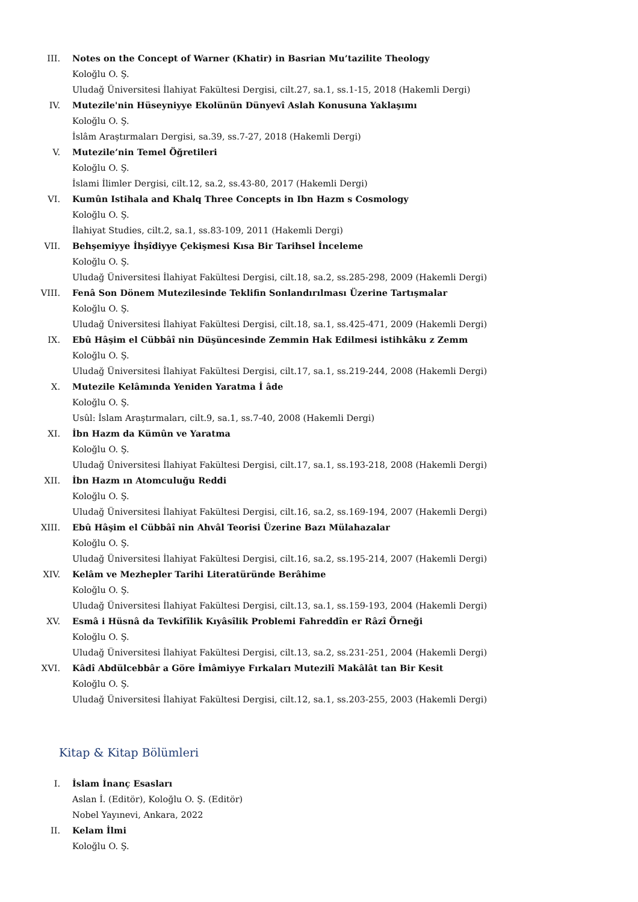III. Notes on the Concept of Warner (Khatir) in Basrian Mu’tazilite Theology
Koloğlu O. Ş.
Uludağ Üniversitesi İlahiyat Fakültesi Dergisi, cilt.27, sa.1, ss.1-15, 2018 (Hakemli Dergi)
IV. Mutezile'nin Hüseyniyye Ekolünün Dünyevî Aslah Konusuna Yaklaşımı
Koloğlu O. Ş.
İslâm Araştırmaları Dergisi, sa.39, ss.7-27, 2018 (Hakemli Dergi)
V. Mutezile’nin Temel Öğretileri
Koloğlu O. Ş.
İslami İlimler Dergisi, cilt.12, sa.2, ss.43-80, 2017 (Hakemli Dergi)
VI. Kumûn Istihala and Khalq Three Concepts in Ibn Hazm s Cosmology
Koloğlu O. Ş.
İlahiyat Studies, cilt.2, sa.1, ss.83-109, 2011 (Hakemli Dergi)
VII. Behşemiyye İhşîdiyye Çekişmesi Kısa Bir Tarihsel İnceleme
Koloğlu O. Ş.
Uludağ Üniversitesi İlahiyat Fakültesi Dergisi, cilt.18, sa.2, ss.285-298, 2009 (Hakemli Dergi)
VIII. Fenâ Son Dönem Mutezilesinde Teklifin Sonlandırılması Üzerine Tartışmalar
Koloğlu O. Ş.
Uludağ Üniversitesi İlahiyat Fakültesi Dergisi, cilt.18, sa.1, ss.425-471, 2009 (Hakemli Dergi)
IX. Ebû Hâşim el Cübbâî nin Düşüncesinde Zemmin Hak Edilmesi istihkâku z Zemm
Koloğlu O. Ş.
Uludağ Üniversitesi İlahiyat Fakültesi Dergisi, cilt.17, sa.1, ss.219-244, 2008 (Hakemli Dergi)
X. Mutezile Kelâmında Yeniden Yaratma İ âde
Koloğlu O. Ş.
Usûl: İslam Araştırmaları, cilt.9, sa.1, ss.7-40, 2008 (Hakemli Dergi)
XI. İbn Hazm da Kümûn ve Yaratma
Koloğlu O. Ş.
Uludağ Üniversitesi İlahiyat Fakültesi Dergisi, cilt.17, sa.1, ss.193-218, 2008 (Hakemli Dergi)
XII. İbn Hazm ın Atomculuğu Reddi
Koloğlu O. Ş.
Uludağ Üniversitesi İlahiyat Fakültesi Dergisi, cilt.16, sa.2, ss.169-194, 2007 (Hakemli Dergi)
XIII. Ebû Hâşim el Cübbâî nin Ahvâl Teorisi Üzerine Bazı Mülahazalar
Koloğlu O. Ş.
Uludağ Üniversitesi İlahiyat Fakültesi Dergisi, cilt.16, sa.2, ss.195-214, 2007 (Hakemli Dergi)
XIV. Kelâm ve Mezhepler Tarihi Literatüründe Berâhime
Koloğlu O. Ş.
Uludağ Üniversitesi İlahiyat Fakültesi Dergisi, cilt.13, sa.1, ss.159-193, 2004 (Hakemli Dergi)
XV. Esmâ i Hüsnâ da Tevkîfîlik Kıyâsîlik Problemi Fahreddîn er Râzî Örneği
Koloğlu O. Ş.
Uludağ Üniversitesi İlahiyat Fakültesi Dergisi, cilt.13, sa.2, ss.231-251, 2004 (Hakemli Dergi)
XVI. Kâdî Abdülcebbâr a Göre İmâmiyye Fırkaları Mutezilî Makâlât tan Bir Kesit
Koloğlu O. Ş.
Uludağ Üniversitesi İlahiyat Fakültesi Dergisi, cilt.12, sa.1, ss.203-255, 2003 (Hakemli Dergi)
Kitap & Kitap Bölümleri
I. İslam İnanç Esasları
Aslan İ. (Editör), Koloğlu O. Ş. (Editör)
Nobel Yayınevi, Ankara, 2022
II. Kelam İlmi
Koloğlu O. Ş.